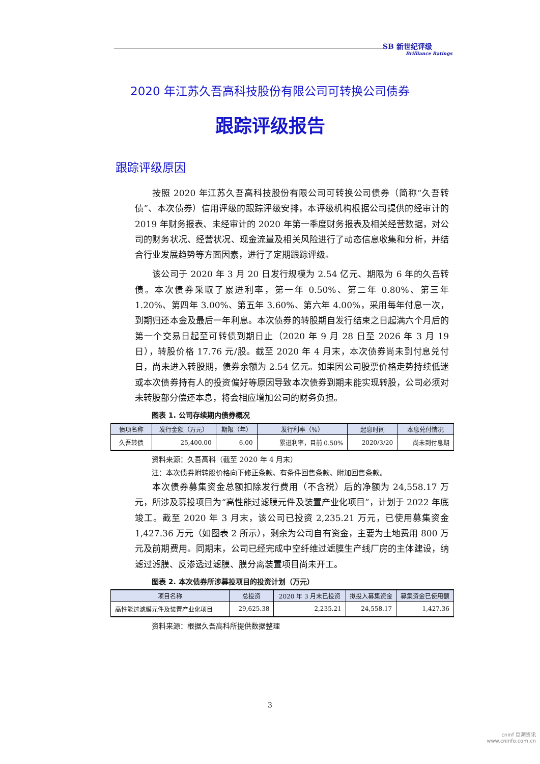SB 新世纪评级
Brilliance Ratings
2020 年江苏久吾高科技股份有限公司可转换公司债券
跟踪评级报告
跟踪评级原因
按照 2020 年江苏久吾高科技股份有限公司可转换公司债券（简称“久吾转债”、本次债券）信用评级的跟踪评级安排，本评级机构根据公司提供的经审计的 2019 年财务报表、未经审计的 2020 年第一季度财务报表及相关经营数据，对公司的财务状况、经营状况、现金流量及相关风险进行了动态信息收集和分析，并结合行业发展趋势等方面因素，进行了定期跟踪评级。
该公司于 2020 年 3 月 20 日发行规模为 2.54 亿元、期限为 6 年的久吾转债。本次债券采取了累进利率，第一年 0.50%、第二年 0.80%、第三年 1.20%、第四年 3.00%、第五年 3.60%、第六年 4.00%，采用每年付息一次，到期归还本金及最后一年利息。本次债券的转股期自发行结束之日起满六个月后的第一个交易日起至可转债到期日止（2020 年 9 月 28 日至 2026 年 3 月 19 日），转股价格 17.76 元/股。截至 2020 年 4 月末，本次债券尚未到付息兑付日，尚未进入转股期，债券余额为 2.54 亿元。如果因公司股票价格走势持续低迷或本次债券持有人的投资偏好等原因导致本次债券到期未能实现转股，公司必须对未转股部分偿还本息，将会相应增加公司的财务负担。
图表 1. 公司存续期内债券概况
| 债项名称 | 发行金额（万元） | 期限（年） | 发行利率（%） | 起息时间 | 本息兑付情况 |
| --- | --- | --- | --- | --- | --- |
| 久吾转债 | 25,400.00 | 6.00 | 累进利率，目前 0.50% | 2020/3/20 | 尚未到付息期 |
资料来源：久吾高科（截至 2020 年 4 月末）
注：本次债券附转股价格向下修正条款、有条件回售条款、附加回售条款。
本次债券募集资金总额扣除发行费用（不含税）后的净额为 24,558.17 万元，所涉及募投项目为“高性能过滤膜元件及装置产业化项目”，计划于 2022 年底竣工。截至 2020 年 3 月末，该公司已投资 2,235.21 万元，已使用募集资金 1,427.36 万元（如图表 2 所示），剩余为公司自有资金，主要为土地费用 800 万元及前期费用。同期末，公司已经完成中空纤维过滤膜生产线厂房的主体建设，纳滤过滤膜、反渗透过滤膜、膜分离装置项目尚未开工。
图表 2. 本次债券所涉募投项目的投资计划（万元）
| 项目名称 | 总投资 | 2020 年 3 月末已投资 | 拟投入募集资金 | 募集资金已使用额 |
| --- | --- | --- | --- | --- |
| 高性能过滤膜元件及装置产业化项目 | 29,625.38 | 2,235.21 | 24,558.17 | 1,427.36 |
资料来源：根据久吾高科所提供数据整理
3
cninf 巨潮资讯
www.cninfo.com.cn